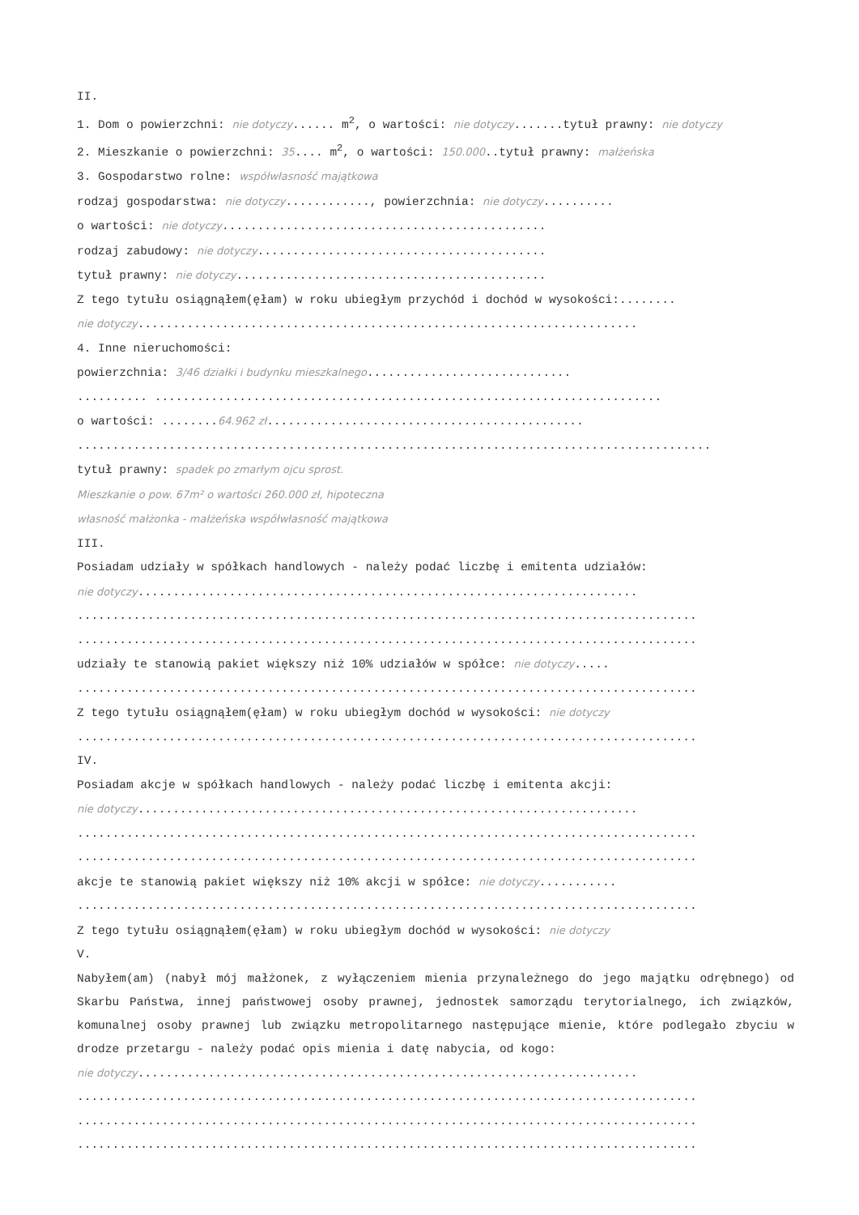II.
1. Dom o powierzchni: nie dotyczy...... m<sup>2</sup>, o wartości: nie dotyczy.......tytuł prawny: nie dotyczy
2. Mieszkanie o powierzchni: 35.... m<sup>2</sup>, o wartości: 150.000..tytuł prawny: małżeńska
3. Gospodarstwo rolne: współwłasność majątkowa
rodzaj gospodarstwa: nie dotyczy............, powierzchnia: nie dotyczy..........
o wartości: nie dotyczy..............................................
rodzaj zabudowy: nie dotyczy.........................................
tytuł prawny: nie dotyczy............................................
Z tego tytułu osiągnąłem(ęłam) w roku ubiegłym przychód i dochód w wysokości:........
nie dotyczy.......................................................................
4. Inne nieruchomości:
powierzchnia: 3/46 działki i budynku mieszkalnego.............................
.......... ........................................................................
o wartości: ........64.962 zł.............................................
..........................................................................................
tytuł prawny: spadek po zmarłym ojcu sprost.
Mieszkanie o pow. 67m² o wartości 260.000 zł, hipoteczna
własność małżonka - małżeńska współwłasność majątkowa
III.
Posiadam udziały w spółkach handlowych - należy podać liczbę i emitenta udziałów:
nie dotyczy.......................................................................
........................................................................................
........................................................................................
udziały te stanowią pakiet większy niż 10% udziałów w spółce: nie dotyczy.....
........................................................................................
Z tego tytułu osiągnąłem(ęłam) w roku ubiegłym dochód w wysokości: nie dotyczy
........................................................................................
IV.
Posiadam akcje w spółkach handlowych - należy podać liczbę i emitenta akcji:
nie dotyczy.......................................................................
........................................................................................
........................................................................................
akcje te stanowią pakiet większy niż 10% akcji w spółce: nie dotyczy...........
........................................................................................
Z tego tytułu osiągnąłem(ęłam) w roku ubiegłym dochód w wysokości: nie dotyczy
V.
Nabyłem(am) (nabył mój małżonek, z wyłączeniem mienia przynależnego do jego majątku odrębnego) od Skarbu Państwa, innej państwowej osoby prawnej, jednostek samorządu terytorialnego, ich związków, komunalnej osoby prawnej lub związku metropolitarnego następujące mienie, które podlegało zbyciu w drodze przetargu - należy podać opis mienia i datę nabycia, od kogo:
nie dotyczy.......................................................................
........................................................................................
........................................................................................
........................................................................................